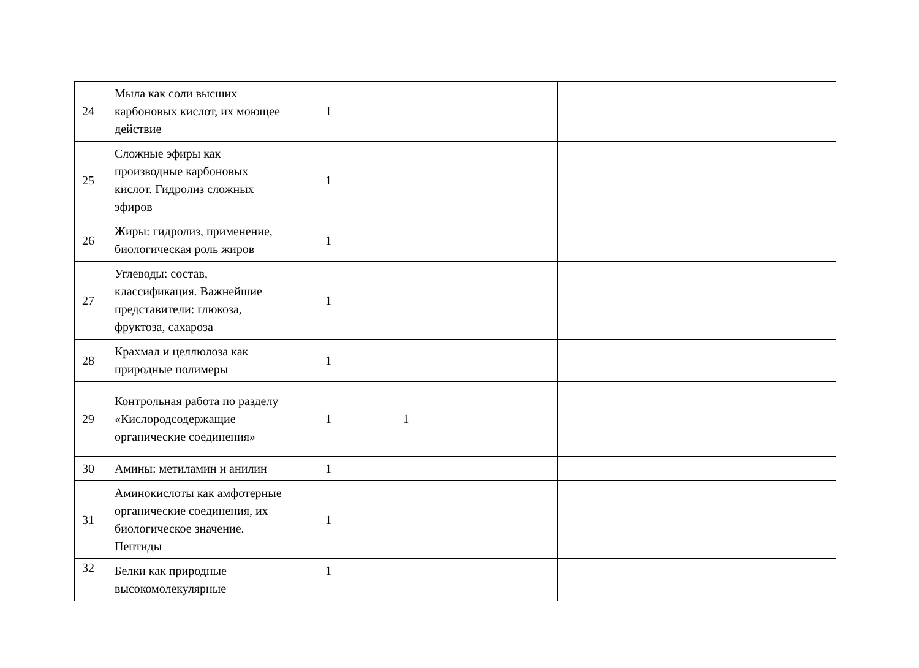| 24 | Мыла как соли высших карбоновых кислот, их моющее действие | 1 | | | |
| 25 | Сложные эфиры как производные карбоновых кислот. Гидролиз сложных эфиров | 1 | | | |
| 26 | Жиры: гидролиз, применение, биологическая роль жиров | 1 | | | |
| 27 | Углеводы: состав, классификация. Важнейшие представители: глюкоза, фруктоза, сахароза | 1 | | | |
| 28 | Крахмал и целлюлоза как природные полимеры | 1 | | | |
| 29 | Контрольная работа по разделу «Кислородсодержащие органические соединения» | 1 | 1 | | |
| 30 | Амины: метиламин и анилин | 1 | | | |
| 31 | Аминокислоты как амфотерные органические соединения, их биологическое значение. Пептиды | 1 | | | |
| 32 | Белки как природные высокомолекулярные | 1 | | | |